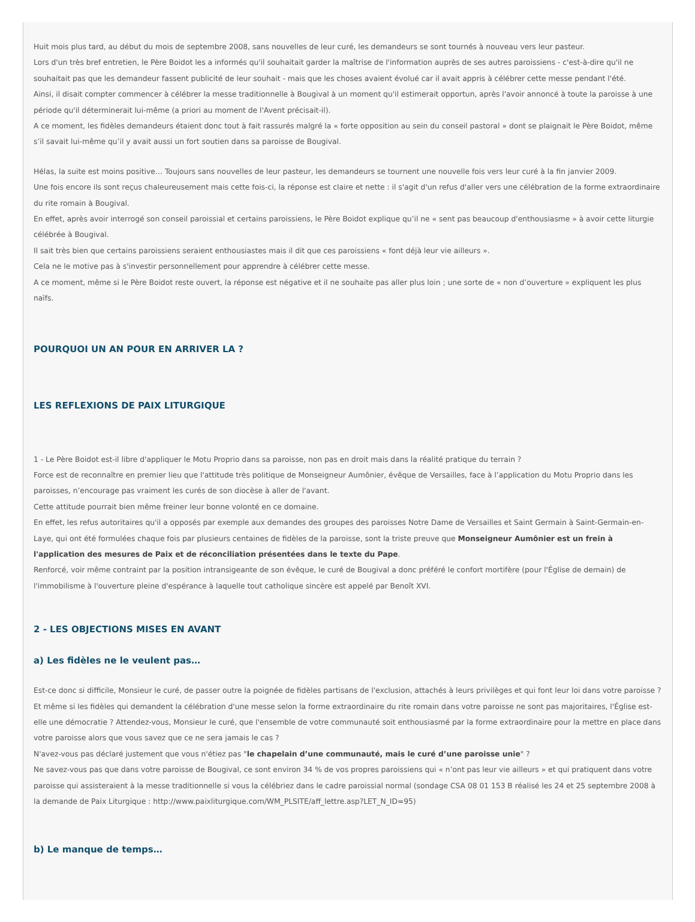Huit mois plus tard, au début du mois de septembre 2008, sans nouvelles de leur curé, les demandeurs se sont tournés à nouveau vers leur pasteur.
Lors d'un très bref entretien, le Père Boidot les a informés qu'il souhaitait garder la maîtrise de l'information auprès de ses autres paroissiens - c'est-à-dire qu'il ne souhaitait pas que les demandeur fassent publicité de leur souhait - mais que les choses avaient évolué car il avait appris à célébrer cette messe pendant l'été.
Ainsi, il disait compter commencer à célébrer la messe traditionnelle à Bougival à un moment qu'il estimerait opportun, après l'avoir annoncé à toute la paroisse à une période qu'il déterminerait lui-même (a priori au moment de l'Avent précisait-il).
A ce moment, les fidèles demandeurs étaient donc tout à fait rassurés malgré la « forte opposition au sein du conseil pastoral » dont se plaignait le Père Boidot, même s’il savait lui-même qu’il y avait aussi un fort soutien dans sa paroisse de Bougival.
Hélas, la suite est moins positive… Toujours sans nouvelles de leur pasteur, les demandeurs se tournent une nouvelle fois vers leur curé à la fin janvier 2009.
Une fois encore ils sont reçus chaleureusement mais cette fois-ci, la réponse est claire et nette : il s'agit d'un refus d'aller vers une célébration de la forme extraordinaire du rite romain à Bougival.
En effet, après avoir interrogé son conseil paroissial et certains paroissiens, le Père Boidot explique qu’il ne « sent pas beaucoup d'enthousiasme » à avoir cette liturgie célébrée à Bougival.
Il sait très bien que certains paroissiens seraient enthousiastes mais il dit que ces paroissiens « font déjà leur vie ailleurs ».
Cela ne le motive pas à s'investir personnellement pour apprendre à célébrer cette messe.
A ce moment, même si le Père Boidot reste ouvert, la réponse est négative et il ne souhaite pas aller plus loin ; une sorte de « non d’ouverture » expliquent les plus naïfs.
POURQUOI UN AN POUR EN ARRIVER LA ?
LES REFLEXIONS DE PAIX LITURGIQUE
1 - Le Père Boidot est-il libre d'appliquer le Motu Proprio dans sa paroisse, non pas en droit mais dans la réalité pratique du terrain ?
Force est de reconnaître en premier lieu que l'attitude très politique de Monseigneur Aumônier, évêque de Versailles, face à l’application du Motu Proprio dans les paroisses, n’encourage pas vraiment les curés de son diocèse à aller de l'avant.
Cette attitude pourrait bien même freiner leur bonne volonté en ce domaine.
En effet, les refus autoritaires qu'il a opposés par exemple aux demandes des groupes des paroisses Notre Dame de Versailles et Saint Germain à Saint-Germain-en-Laye, qui ont été formulées chaque fois par plusieurs centaines de fidèles de la paroisse, sont la triste preuve que Monseigneur Aumônier est un frein à l'application des mesures de Paix et de réconciliation présentées dans le texte du Pape.
Renforcé, voir même contraint par la position intransigeante de son évêque, le curé de Bougival a donc préféré le confort mortifère (pour l'Église de demain) de l'immobilisme à l'ouverture pleine d'espérance à laquelle tout catholique sincère est appelé par Benoît XVI.
2 - LES OBJECTIONS MISES EN AVANT
a) Les fidèles ne le veulent pas…
Est-ce donc si difficile, Monsieur le curé, de passer outre la poignée de fidèles partisans de l'exclusion, attachés à leurs privilèges et qui font leur loi dans votre paroisse ?
Et même si les fidèles qui demandent la célébration d'une messe selon la forme extraordinaire du rite romain dans votre paroisse ne sont pas majoritaires, l'Église est-elle une démocratie ? Attendez-vous, Monsieur le curé, que l'ensemble de votre communauté soit enthousiasmé par la forme extraordinaire pour la mettre en place dans votre paroisse alors que vous savez que ce ne sera jamais le cas ?
N'avez-vous pas déclaré justement que vous n'étiez pas "le chapelain d’une communauté, mais le curé d’une paroisse unie" ?
Ne savez-vous pas que dans votre paroisse de Bougival, ce sont environ 34 % de vos propres paroissiens qui « n’ont pas leur vie ailleurs » et qui pratiquent dans votre paroisse qui assisteraient à la messe traditionnelle si vous la célébriez dans le cadre paroissial normal (sondage CSA 08 01 153 B réalisé les 24 et 25 septembre 2008 à la demande de Paix Liturgique : http://www.paixliturgique.com/WM_PLSITE/aff_lettre.asp?LET_N_ID=95)
b) Le manque de temps…